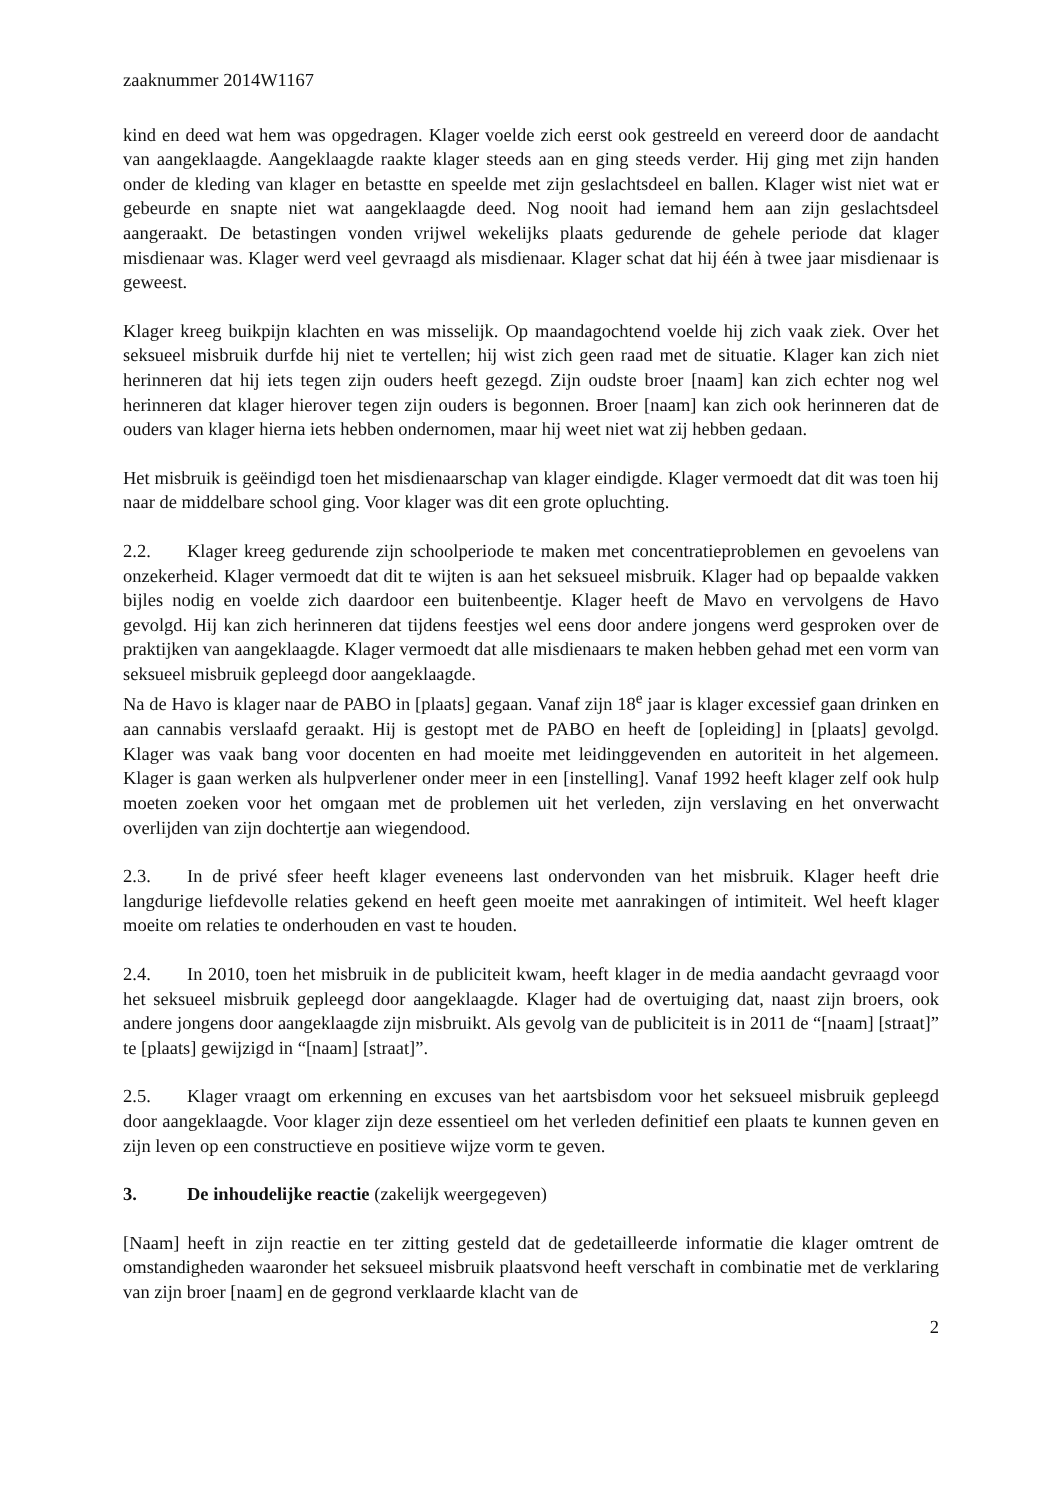zaaknummer 2014W1167
kind en deed wat hem was opgedragen. Klager voelde zich eerst ook gestreeld en vereerd door de aandacht van aangeklaagde. Aangeklaagde raakte klager steeds aan en ging steeds verder. Hij ging met zijn handen onder de kleding van klager en betastte en speelde met zijn geslachtsdeel en ballen. Klager wist niet wat er gebeurde en snapte niet wat aangeklaagde deed. Nog nooit had iemand hem aan zijn geslachtsdeel aangeraakt. De betastingen vonden vrijwel wekelijks plaats gedurende de gehele periode dat klager misdienaar was. Klager werd veel gevraagd als misdienaar. Klager schat dat hij één à twee jaar misdienaar is geweest.
Klager kreeg buikpijn klachten en was misselijk. Op maandagochtend voelde hij zich vaak ziek. Over het seksueel misbruik durfde hij niet te vertellen; hij wist zich geen raad met de situatie. Klager kan zich niet herinneren dat hij iets tegen zijn ouders heeft gezegd. Zijn oudste broer [naam] kan zich echter nog wel herinneren dat klager hierover tegen zijn ouders is begonnen. Broer [naam] kan zich ook herinneren dat de ouders van klager hierna iets hebben ondernomen, maar hij weet niet wat zij hebben gedaan.
Het misbruik is geëindigd toen het misdienaarschap van klager eindigde. Klager vermoedt dat dit was toen hij naar de middelbare school ging. Voor klager was dit een grote opluchting.
2.2. Klager kreeg gedurende zijn schoolperiode te maken met concentratieproblemen en gevoelens van onzekerheid. Klager vermoedt dat dit te wijten is aan het seksueel misbruik. Klager had op bepaalde vakken bijles nodig en voelde zich daardoor een buitenbeentje. Klager heeft de Mavo en vervolgens de Havo gevolgd. Hij kan zich herinneren dat tijdens feestjes wel eens door andere jongens werd gesproken over de praktijken van aangeklaagde. Klager vermoedt dat alle misdienaars te maken hebben gehad met een vorm van seksueel misbruik gepleegd door aangeklaagde.
Na de Havo is klager naar de PABO in [plaats] gegaan. Vanaf zijn 18<sup>e</sup> jaar is klager excessief gaan drinken en aan cannabis verslaafd geraakt. Hij is gestopt met de PABO en heeft de [opleiding] in [plaats] gevolgd. Klager was vaak bang voor docenten en had moeite met leidinggevenden en autoriteit in het algemeen. Klager is gaan werken als hulpverlener onder meer in een [instelling]. Vanaf 1992 heeft klager zelf ook hulp moeten zoeken voor het omgaan met de problemen uit het verleden, zijn verslaving en het onverwacht overlijden van zijn dochtertje aan wiegendood.
2.3. In de privé sfeer heeft klager eveneens last ondervonden van het misbruik. Klager heeft drie langdurige liefdevolle relaties gekend en heeft geen moeite met aanrakingen of intimiteit. Wel heeft klager moeite om relaties te onderhouden en vast te houden.
2.4. In 2010, toen het misbruik in de publiciteit kwam, heeft klager in de media aandacht gevraagd voor het seksueel misbruik gepleegd door aangeklaagde. Klager had de overtuiging dat, naast zijn broers, ook andere jongens door aangeklaagde zijn misbruikt. Als gevolg van de publiciteit is in 2011 de “[naam] [straat]” te [plaats] gewijzigd in “[naam] [straat]”.
2.5. Klager vraagt om erkenning en excuses van het aartsbisdom voor het seksueel misbruik gepleegd door aangeklaagde. Voor klager zijn deze essentieel om het verleden definitief een plaats te kunnen geven en zijn leven op een constructieve en positieve wijze vorm te geven.
3. De inhoudelijke reactie (zakelijk weergegeven)
[Naam] heeft in zijn reactie en ter zitting gesteld dat de gedetailleerde informatie die klager omtrent de omstandigheden waaronder het seksueel misbruik plaatsvond heeft verschaft in combinatie met de verklaring van zijn broer [naam] en de gegrond verklaarde klacht van de
2